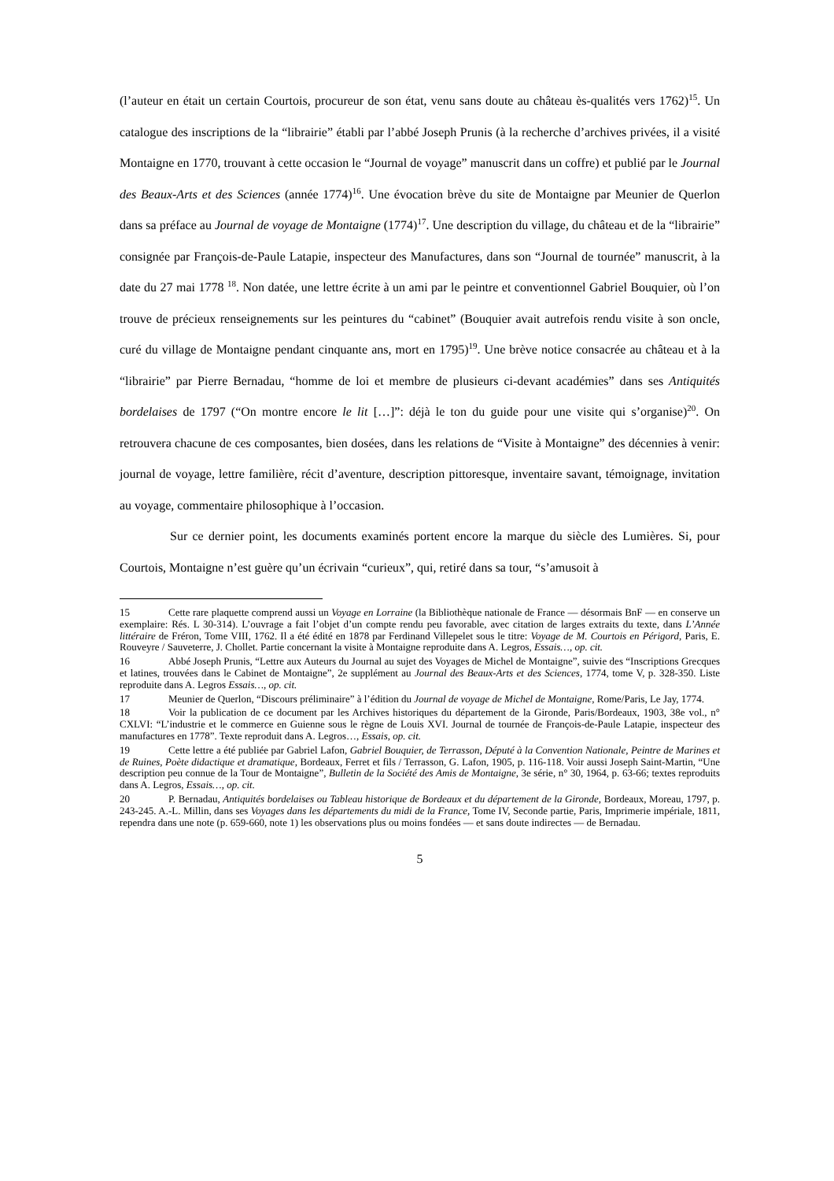(l’auteur en était un certain Courtois, procureur de son état, venu sans doute au château ès-qualités vers 1762)<sup>15</sup>. Un catalogue des inscriptions de la “librairie” établi par l’abbé Joseph Prunis (à la recherche d’archives privées, il a visité Montaigne en 1770, trouvant à cette occasion le “Journal de voyage” manuscrit dans un coffre) et publié par le Journal des Beaux-Arts et des Sciences (année 1774)<sup>16</sup>. Une évocation brève du site de Montaigne par Meunier de Querlon dans sa préface au Journal de voyage de Montaigne (1774)<sup>17</sup>. Une description du village, du château et de la “librairie” consignée par François-de-Paule Latapie, inspecteur des Manufactures, dans son “Journal de tournée” manuscrit, à la date du 27 mai 1778 <sup>18</sup>. Non datée, une lettre écrite à un ami par le peintre et conventionnel Gabriel Bouquier, où l’on trouve de précieux renseignements sur les peintures du “cabinet” (Bouquier avait autrefois rendu visite à son oncle, curé du village de Montaigne pendant cinquante ans, mort en 1795)<sup>19</sup>. Une brève notice consacrée au château et à la “librairie” par Pierre Bernadau, “homme de loi et membre de plusieurs ci-devant académies” dans ses Antiquités bordelaises de 1797 (“On montre encore le lit […]”: déjà le ton du guide pour une visite qui s’organise)<sup>20</sup>. On retrouvera chacune de ces composantes, bien dosées, dans les relations de “Visite à Montaigne” des décennies à venir: journal de voyage, lettre familière, récit d’aventure, description pittoresque, inventaire savant, témoignage, invitation au voyage, commentaire philosophique à l’occasion.
Sur ce dernier point, les documents examinés portent encore la marque du siècle des Lumières. Si, pour Courtois, Montaigne n’est guère qu’un écrivain “curieux”, qui, retiré dans sa tour, “s’amusoit à
15 Cette rare plaquette comprend aussi un Voyage en Lorraine (la Bibliothèque nationale de France — désormais BnF — en conserve un exemplaire: Rés. L 30-314). L’ouvrage a fait l’objet d’un compte rendu peu favorable, avec citation de larges extraits du texte, dans L’Année littéraire de Fréron, Tome VIII, 1762. Il a été édité en 1878 par Ferdinand Villepelet sous le titre: Voyage de M. Courtois en Périgord, Paris, E. Rouveyre / Sauveterre, J. Chollet. Partie concernant la visite à Montaigne reproduite dans A. Legros, Essais…, op. cit.
16 Abbé Joseph Prunis, “Lettre aux Auteurs du Journal au sujet des Voyages de Michel de Montaigne”, suivie des “Inscriptions Grecques et latines, trouvées dans le Cabinet de Montaigne”, 2e supplément au Journal des Beaux-Arts et des Sciences, 1774, tome V, p. 328-350. Liste reproduite dans A. Legros Essais…, op. cit.
17 Meunier de Querlon, “Discours préliminaire” à l’édition du Journal de voyage de Michel de Montaigne, Rome/Paris, Le Jay, 1774.
18 Voir la publication de ce document par les Archives historiques du département de la Gironde, Paris/Bordeaux, 1903, 38e vol., n° CXLVI: “L’industrie et le commerce en Guienne sous le règne de Louis XVI. Journal de tournée de François-de-Paule Latapie, inspecteur des manufactures en 1778”. Texte reproduit dans A. Legros…, Essais, op. cit.
19 Cette lettre a été publiée par Gabriel Lafon, Gabriel Bouquier, de Terrasson, Député à la Convention Nationale, Peintre de Marines et de Ruines, Poète didactique et dramatique, Bordeaux, Ferret et fils / Terrasson, G. Lafon, 1905, p. 116-118. Voir aussi Joseph Saint-Martin, “Une description peu connue de la Tour de Montaigne”, Bulletin de la Société des Amis de Montaigne, 3e série, n° 30, 1964, p. 63-66; textes reproduits dans A. Legros, Essais…, op. cit.
20 P. Bernadau, Antiquités bordelaises ou Tableau historique de Bordeaux et du département de la Gironde, Bordeaux, Moreau, 1797, p. 243-245. A.-L. Millin, dans ses Voyages dans les départements du midi de la France, Tome IV, Seconde partie, Paris, Imprimerie impériale, 1811, rependra dans une note (p. 659-660, note 1) les observations plus ou moins fondées — et sans doute indirectes — de Bernadau.
5